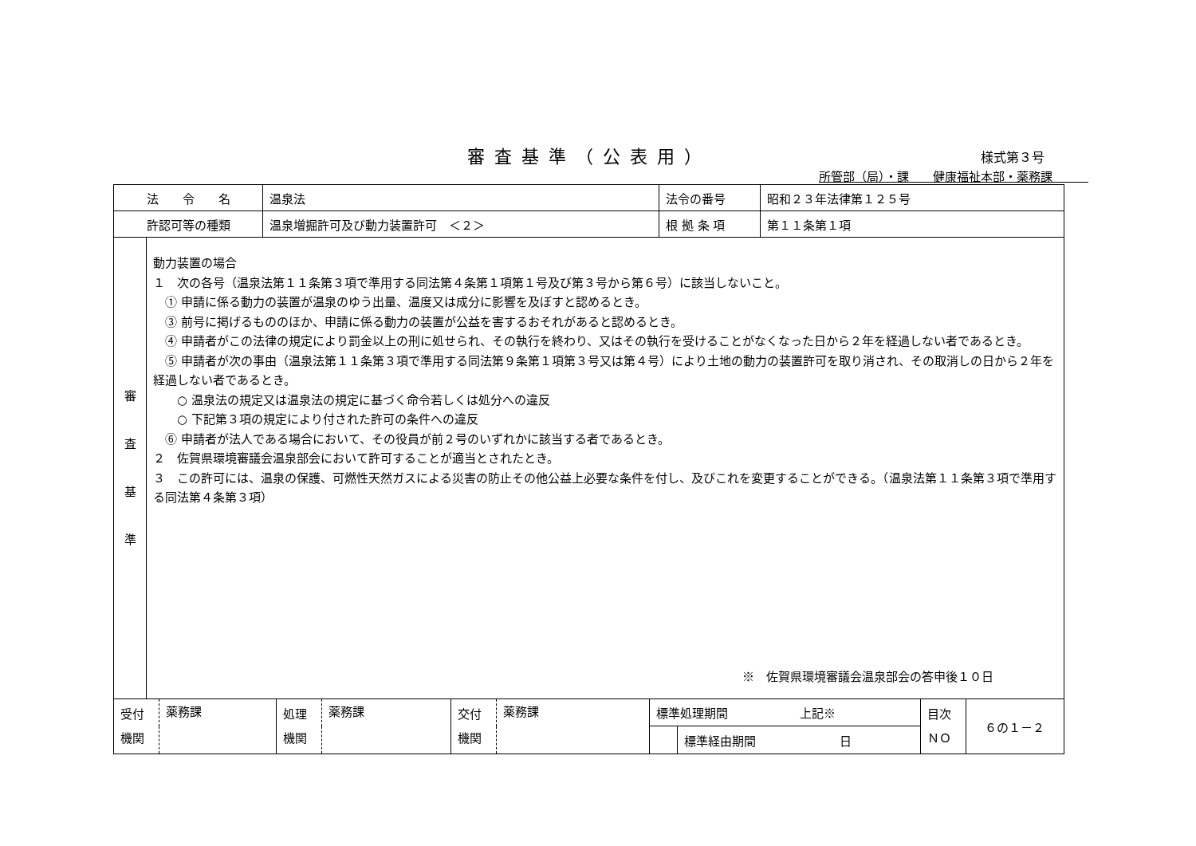審査基準（公表用）
様式第３号
所管部（局）・課　　健康福祉本部・薬務課　　　
| 法 令 名 | 温泉法 | 法令の番号 | 昭和２３年法律第１２５号 |
| 許認可等の種類 | 温泉増掘許可及び動力装置許可 ＜２＞ | 根 拠 条 項 | 第１１条第１項 |
| 審 査 基 準 | 動力装置の場合 １ 次の各号（温泉法第１１条第３項で準用する同法第４条第１項第１号及び第３号から第６号）に該当しないこと。 ① 申請に係る動力の装置が温泉のゆう出量、温度又は成分に影響を及ぼすと認めるとき。 ③ 前号に掲げるもののほか、申請に係る動力の装置が公益を害するおそれがあると認めるとき。 ④ 申請者がこの法律の規定により罰金以上の刑に処せられ、その執行を終わり、又はその執行を受けることがなくなった日から２年を経過しない者であるとき。 ⑤ 申請者が次の事由（温泉法第１１条第３項で準用する同法第９条第１項第３号又は第４号）により土地の動力の装置許可を取り消され、その取消しの日から２年を経過しない者であるとき。 ○ 温泉法の規定又は温泉法の規定に基づく命令若しくは処分への違反 ○ 下記第３項の規定により付された許可の条件への違反 ⑥ 申請者が法人である場合において、その役員が前２号のいずれかに該当する者であるとき。 ２ 佐賀県環境審議会温泉部会において許可することが適当とされたとき。 ３ この許可には、温泉の保護、可燃性天然ガスによる災害の防止その他公益上必要な条件を付し、及びこれを変更することができる。（温泉法第１１条第３項で準用する同法第４条第３項） ※ 佐賀県環境審議会温泉部会の答申後１０日 |
| 受付 機関 | 薬務課 | 処理 機関 | 薬務課 | 交付 機関 | 薬務課 | 標準処理期間 上記※ | | 目次 ＮＯ | ６の１－２ |
| | | | | | | | 標準経由期間 日 | | |